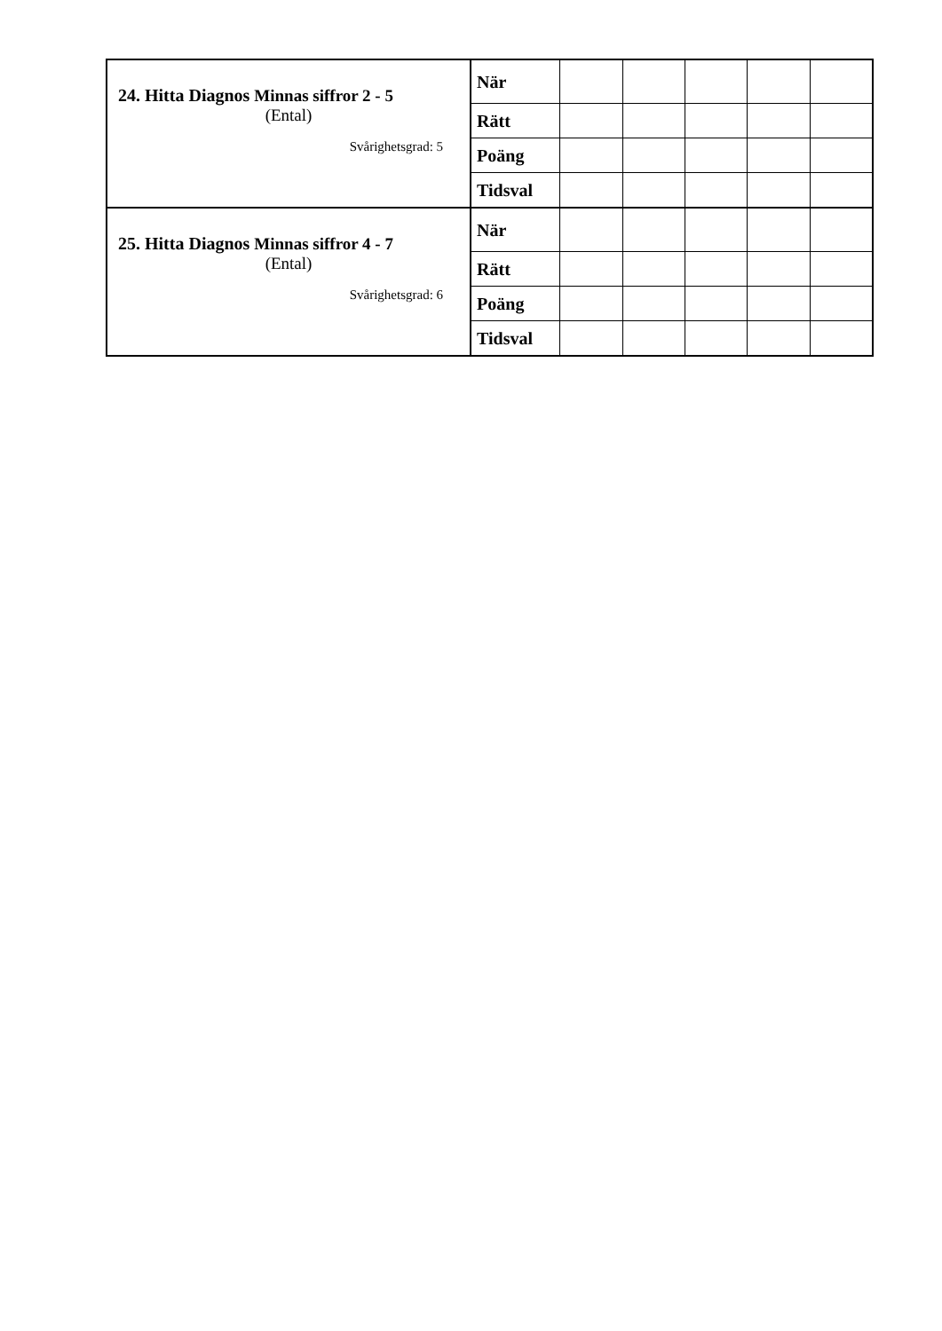| 24. Hitta Diagnos Minnas siffror 2 - 5 (Ental) Svårighetsgrad: 5 | När | | | | | |
| | Rätt | | | | | |
| | Poäng | | | | | |
| | Tidsval | | | | | |
| 25. Hitta Diagnos Minnas siffror 4 - 7 (Ental) Svårighetsgrad: 6 | När | | | | | |
| | Rätt | | | | | |
| | Poäng | | | | | |
| | Tidsval | | | | | |